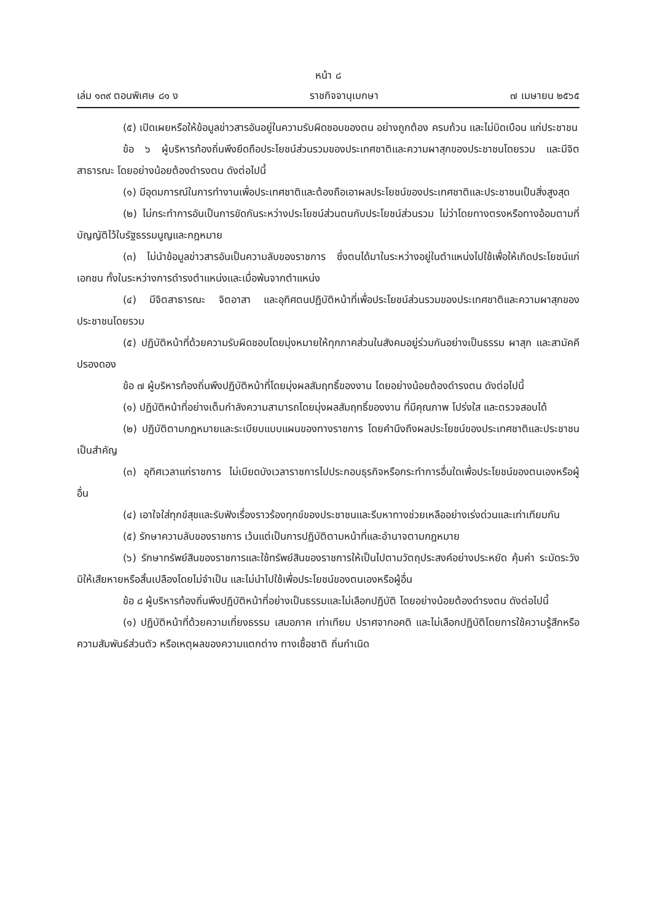หน้า ๘
เล่ม ๑๓๙ ตอนพิเศษ ๘๑ ง ราชกิจจานุเบกษา ๗ เมษายน ๒๕๖๕
(๕) เปิดเผยหรือให้ข้อมูลข่าวสารอันอยู่ในความรับผิดชอบของตน อย่างถูกต้อง ครบถ้วน และไม่บิดเบือน แก่ประชาชน
ข้อ ๖ ผู้บริหารท้องถิ่นพึงยึดถือประโยชน์ส่วนรวมของประเทศชาติและความผาสุกของประชาชนโดยรวม และมีจิตสาธารณะ โดยอย่างน้อยต้องดำรงตน ดังต่อไปนี้
(๑) มีอุดมการณ์ในการทำงานเพื่อประเทศชาติและต้องถือเอาผลประโยชน์ของประเทศชาติและประชาชนเป็นสิ่งสูงสุด
(๒) ไม่กระทำการอันเป็นการขัดกันระหว่างประโยชน์ส่วนตนกับประโยชน์ส่วนรวม ไม่ว่าโดยทางตรงหรือทางอ้อมตามที่บัญญัติไว้ในรัฐธรรมนูญและกฎหมาย
(๓) ไม่นำข้อมูลข่าวสารอันเป็นความลับของราชการ ซึ่งตนได้มาในระหว่างอยู่ในตำแหน่งไปใช้เพื่อให้เกิดประโยชน์แก่เอกชน ทั้งในระหว่างการดำรงตำแหน่งและเมื่อพ้นจากตำแหน่ง
(๔) มีจิตสาธารณะ จิตอาสา และอุทิศตนปฏิบัติหน้าที่เพื่อประโยชน์ส่วนรวมของประเทศชาติและความผาสุกของประชาชนโดยรวม
(๕) ปฏิบัติหน้าที่ด้วยความรับผิดชอบโดยมุ่งหมายให้ทุกภาคส่วนในสังคมอยู่ร่วมกันอย่างเป็นธรรม ผาสุก และสามัคคีปรองดอง
ข้อ ๗ ผู้บริหารท้องถิ่นพึงปฏิบัติหน้าที่โดยมุ่งผลสัมฤทธิ์ของงาน โดยอย่างน้อยต้องดำรงตน ดังต่อไปนี้
(๑) ปฏิบัติหน้าที่อย่างเต็มกำลังความสามารถโดยมุ่งผลสัมฤทธิ์ของงาน ที่มีคุณภาพ โปร่งใส และตรวจสอบได้
(๒) ปฏิบัติตามกฎหมายและระเบียบแบบแผนของทางราชการ โดยคำนึงถึงผลประโยชน์ของประเทศชาติและประชาชนเป็นสำคัญ
(๓) อุทิศเวลาแก่ราชการ ไม่เบียดบังเวลาราชการไปประกอบธุรกิจหรือกระทำการอื่นใดเพื่อประโยชน์ของตนเองหรือผู้อื่น
(๔) เอาใจใส่ทุกข์สุขและรับฟังเรื่องราวร้องทุกข์ของประชาชนและรีบหาทางช่วยเหลืออย่างเร่งด่วนและเท่าเทียมกัน
(๕) รักษาความลับของราชการ เว้นแต่เป็นการปฏิบัติตามหน้าที่และอำนาจตามกฎหมาย
(๖) รักษาทรัพย์สินของราชการและใช้ทรัพย์สินของราชการให้เป็นไปตามวัตถุประสงค์อย่างประหยัด คุ้มค่า ระมัดระวังมิให้เสียหายหรือสิ้นเปลืองโดยไม่จำเป็น และไม่นำไปใช้เพื่อประโยชน์ของตนเองหรือผู้อื่น
ข้อ ๘ ผู้บริหารท้องถิ่นพึงปฏิบัติหน้าที่อย่างเป็นธรรมและไม่เลือกปฏิบัติ โดยอย่างน้อยต้องดำรงตน ดังต่อไปนี้
(๑) ปฏิบัติหน้าที่ด้วยความเที่ยงธรรม เสมอภาค เท่าเทียม ปราศจากอคติ และไม่เลือกปฏิบัติโดยการใช้ความรู้สึกหรือความสัมพันธ์ส่วนตัว หรือเหตุผลของความแตกต่าง ทางเชื้อชาติ ถิ่นกำเนิด